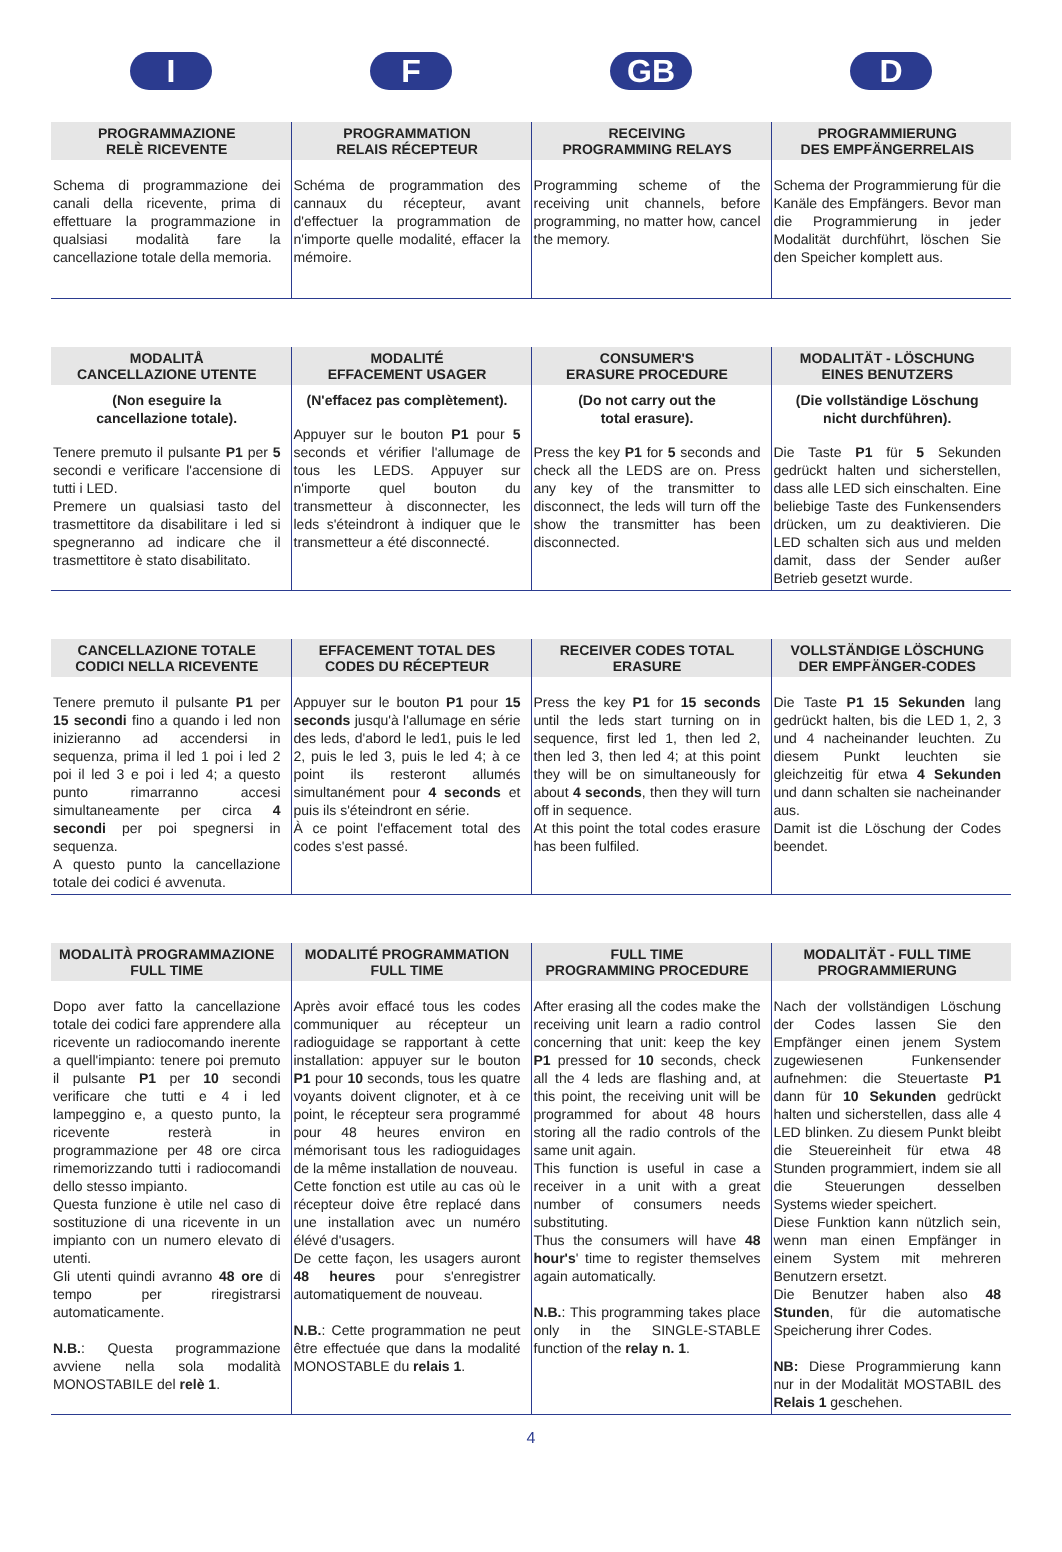I F GB D
| PROGRAMMAZIONE RELÈ RICEVENTE | PROGRAMMATION RELAIS RÉCEPTEUR | RECEIVING PROGRAMMING RELAYS | PROGRAMMIERUNG DES EMPFÄNGERRELAIS |
| --- | --- | --- | --- |
| Schema di programmazione dei canali della ricevente, prima di effettuare la programmazione in qualsiasi modalità fare la cancellazione totale della memoria. | Schéma de programmation des cannaux du récepteur, avant d'effectuer la programmation de n'importe quelle modalité, effacer la mémoire. | Programming scheme of the receiving unit channels, before programming, no matter how, cancel the memory. | Schema der Programmierung für die Kanäle des Empfängers. Bevor man die Programmierung in jeder Modalität durchführt, löschen Sie den Speicher komplett aus. |
| MODALITÅ CANCELLAZIONE UTENTE | MODALITÉ EFFACEMENT USAGER | CONSUMER'S ERASURE PROCEDURE | MODALITÄT - LÖSCHUNG EINES BENUTZERS |
| --- | --- | --- | --- |
| (Non eseguire la cancellazione totale). Tenere premuto il pulsante P1 per 5 secondi e verificare l'accensione di tutti i LED. Premere un qualsiasi tasto del trasmettitore da disabilitare i led si spegneranno ad indicare che il trasmettitore è stato disabilitato. | (N'effacez pas complètement). Appuyer sur le bouton P1 pour 5 seconds et vérifier l'allumage de tous les LEDS. Appuyer sur n'importe quel bouton du transmetteur à disconnecter, les leds s'éteindront à indiquer que le transmetteur a été disconnecté. | (Do not carry out the total erasure). Press the key P1 for 5 seconds and check all the LEDS are on. Press any key of the transmitter to disconnect, the leds will turn off the show the transmitter has been disconnected. | (Die vollständige Löschung nicht durchführen). Die Taste P1 für 5 Sekunden gedrückt halten und sicherstellen, dass alle LED sich einschalten. Eine beliebige Taste des Funkensenders drücken, um zu deaktivieren. Die LED schalten sich aus und melden damit, dass der Sender außer Betrieb gesetzt wurde. |
| CANCELLAZIONE TOTALE CODICI NELLA RICEVENTE | EFFACEMENT TOTAL DES CODES DU RÉCEPTEUR | RECEIVER CODES TOTAL ERASURE | VOLLSTÄNDIGE LÖSCHUNG DER EMPFÄNGER-CODES |
| --- | --- | --- | --- |
| Tenere premuto il pulsante P1 per 15 secondi fino a quando i led non inizieranno ad accendersi in sequenza, prima il led 1 poi i led 2 poi il led 3 e poi i led 4; a questo punto rimarranno accesi simultaneamente per circa 4 secondi per poi spegnersi in sequenza. A questo punto la cancellazione totale dei codici é avvenuta. | Appuyer sur le bouton P1 pour 15 seconds jusqu'à l'allumage en série des leds, d'abord le led1, puis le led 2, puis le led 3, puis le led 4; à ce point ils resteront allumés simultanément pour 4 seconds et puis ils s'éteindront en série. À ce point l'effacement total des codes s'est passé. | Press the key P1 for 15 seconds until the leds start turning on in sequence, first led 1, then led 2, then led 3, then led 4; at this point they will be on simultaneously for about 4 seconds , then they will turn off in sequence. At this point the total codes erasure has been fulfiled. | Die Taste P1 15 Sekunden lang gedrückt halten, bis die LED 1, 2, 3 und 4 nacheinander leuchten. Zu diesem Punkt leuchten sie gleichzeitig für etwa 4 Sekunden und dann schalten sie nacheinander aus. Damit ist die Löschung der Codes beendet. |
| MODALITÀ PROGRAMMAZIONE FULL TIME | MODALITÉ PROGRAMMATION FULL TIME | FULL TIME PROGRAMMING PROCEDURE | MODALITÄT - FULL TIME PROGRAMMIERUNG |
| --- | --- | --- | --- |
| Dopo aver fatto la cancellazione totale dei codici fare apprendere alla ricevente un radiocomando inerente a quell'impianto: tenere poi premuto il pulsante P1 per 10 secondi verificare che tutti e 4 i led lampeggino e, a questo punto, la ricevente resterà in programmazione per 48 ore circa rimemorizzando tutti i radiocomandi dello stesso impianto. Questa funzione è utile nel caso di sostituzione di una ricevente in un impianto con un numero elevato di utenti. Gli utenti quindi avranno 48 ore di tempo per riregistrarsi automaticamente. N.B. : Questa programmazione avviene nella sola modalità MONOSTABILE del relè 1 . | Après avoir effacé tous les codes communiquer au récepteur un radioguidage se rapportant à cette installation: appuyer sur le bouton P1 pour 10 seconds, tous les quatre voyants doivent clignoter, et à ce point, le récepteur sera programmé pour 48 heures environ en mémorisant tous les radioguidages de la même installation de nouveau. Cette fonction est utile au cas où le récepteur doive être replacé dans une installation avec un numéro élévé d'usagers. De cette façon, les usagers auront 48 heures pour s'enregistrer automatiquement de nouveau. N.B. : Cette programmation ne peut être effectuée que dans la modalité MONOSTABLE du relais 1 . | After erasing all the codes make the receiving unit learn a radio control concerning that unit: keep the key P1 pressed for 10 seconds, check all the 4 leds are flashing and, at this point, the receiving unit will be programmed for about 48 hours storing all the radio controls of the same unit again. This function is useful in case a receiver in a unit with a great number of consumers needs substituting. Thus the consumers will have 48 hour's ' time to register themselves again automatically. N.B. : This programming takes place only in the SINGLE-STABLE function of the relay n. 1 . | Nach der vollständigen Löschung der Codes lassen Sie den Empfänger einen jenem System zugewiesenen Funkensender aufnehmen: die Steuertaste P1 dann für 10 Sekunden gedrückt halten und sicherstellen, dass alle 4 LED blinken. Zu diesem Punkt bleibt die Steuereinheit für etwa 48 Stunden programmiert, indem sie all die Steuerungen desselben Systems wieder speichert. Diese Funktion kann nützlich sein, wenn man einen Empfänger in einem System mit mehreren Benutzern ersetzt. Die Benutzer haben also 48 Stunden , für die automatische Speicherung ihrer Codes. NB: Diese Programmierung kann nur in der Modalität MOSTABIL des Relais 1 geschehen. |
4